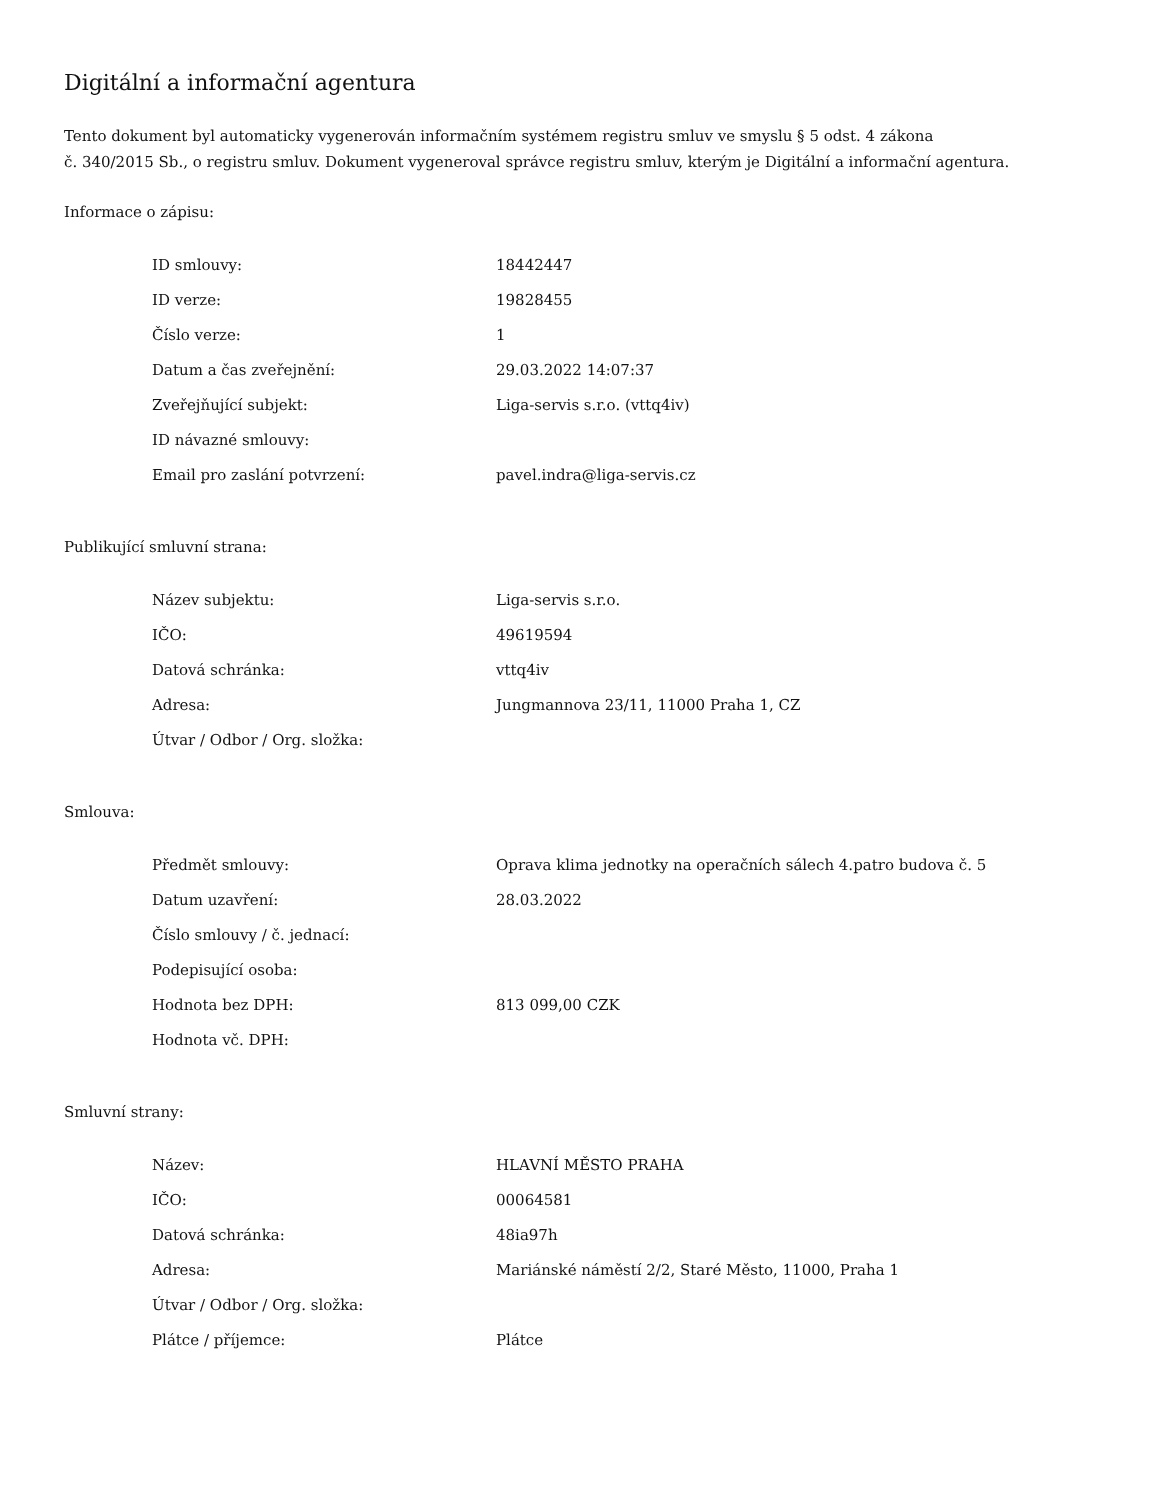Digitální a informační agentura
Tento dokument byl automaticky vygenerován informačním systémem registru smluv ve smyslu § 5 odst. 4 zákona
č. 340/2015 Sb., o registru smluv. Dokument vygeneroval správce registru smluv, kterým je Digitální a informační agentura.
Informace o zápisu:
| ID smlouvy: | 18442447 |
| ID verze: | 19828455 |
| Číslo verze: | 1 |
| Datum a čas zveřejnění: | 29.03.2022 14:07:37 |
| Zveřejňující subjekt: | Liga-servis s.r.o. (vttq4iv) |
| ID návazné smlouvy: | |
| Email pro zaslání potvrzení: | pavel.indra@liga-servis.cz |
Publikující smluvní strana:
| Název subjektu: | Liga-servis s.r.o. |
| IČO: | 49619594 |
| Datová schránka: | vttq4iv |
| Adresa: | Jungmannova 23/11, 11000 Praha 1, CZ |
| Útvar / Odbor / Org. složka: | |
Smlouva:
| Předmět smlouvy: | Oprava klima jednotky na operačních sálech 4.patro budova č. 5 |
| Datum uzavření: | 28.03.2022 |
| Číslo smlouvy / č. jednací: | |
| Podepisující osoba: | |
| Hodnota bez DPH: | 813 099,00 CZK |
| Hodnota vč. DPH: | |
Smluvní strany:
| Název: | HLAVNÍ MĚSTO PRAHA |
| IČO: | 00064581 |
| Datová schránka: | 48ia97h |
| Adresa: | Mariánské náměstí 2/2, Staré Město, 11000, Praha 1 |
| Útvar / Odbor / Org. složka: | |
| Plátce / příjemce: | Plátce |